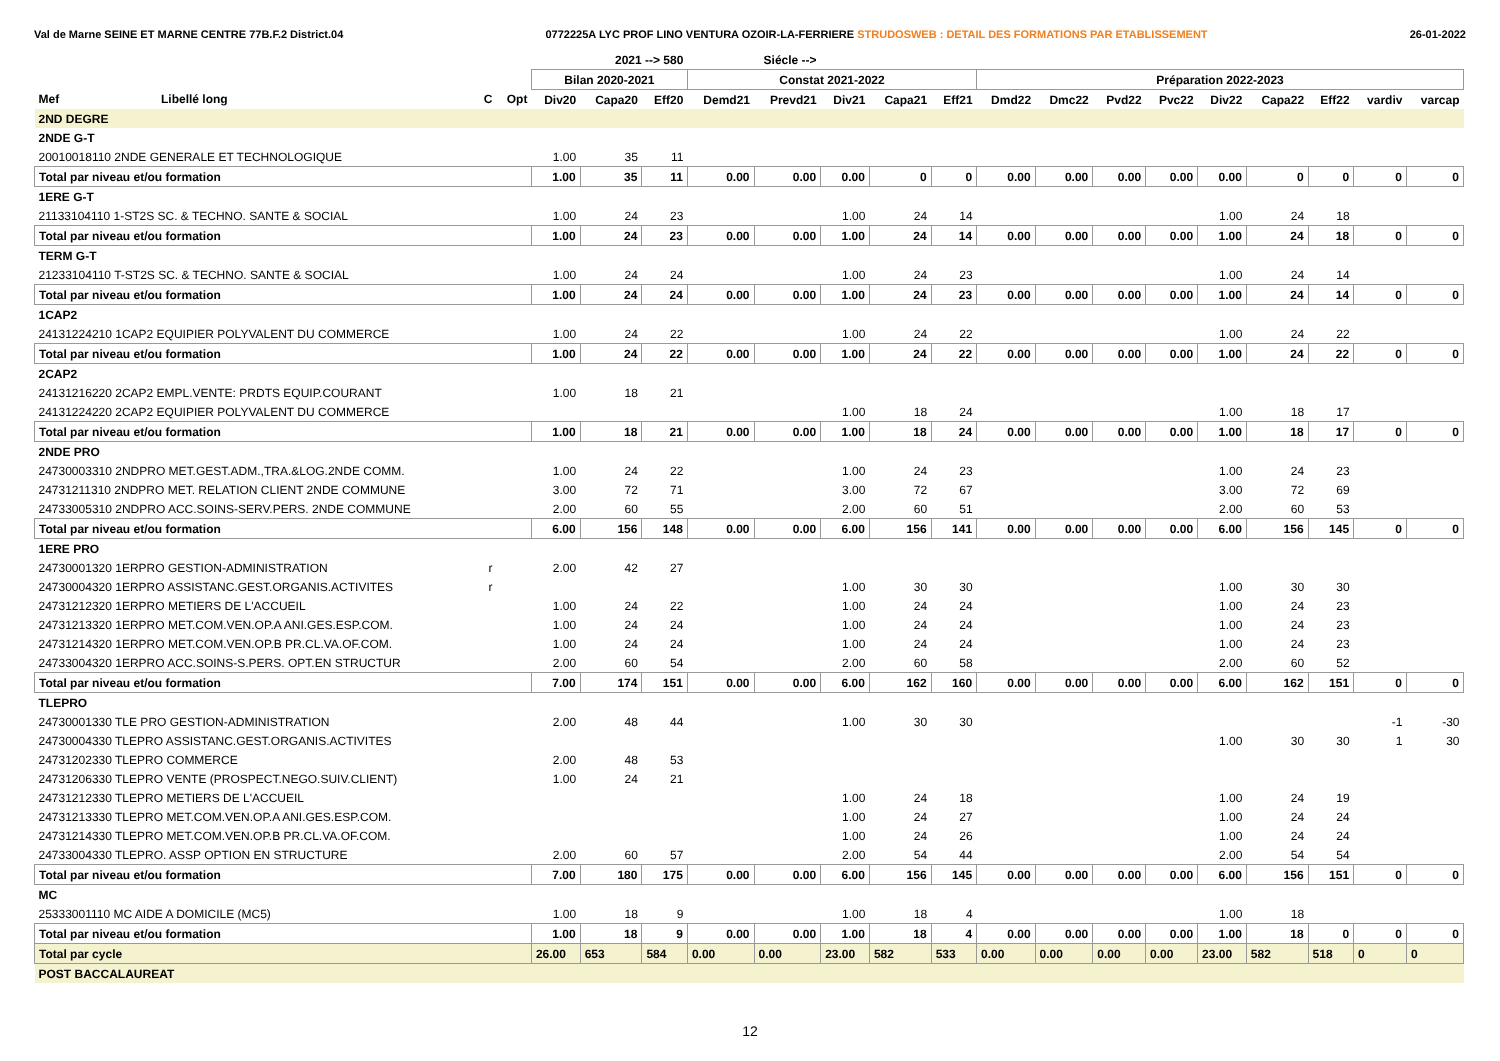Val de Marne SEINE ET MARNE CENTRE 77B.F.2 District.04 0772225A LYC PROF LINO VENTURA OZOIR-LA-FERRIERE STRUDOSWEB : DETAIL DES FORMATIONS PAR ETABLISSEMENT 26-01-2022
| | | | | 2021 --> 580 | | | Siécle --> | | | | | | | | | | | | | |
| --- | --- | --- | --- | --- | --- | --- | --- | --- | --- | --- | --- | --- | --- | --- | --- | --- | --- | --- | --- | --- |
| | | | | Bilan 2020-2021 | | | Constat 2021-2022 | | | | | Préparation 2022-2023 | | | | | | | | |
| Mef | Libellé long | C | Opt | Div20 | Capa20 | Eff20 | Demd21 | Prevd21 | Div21 | Capa21 | Eff21 | Dmd22 | Dmc22 | Pvd22 | Pvc22 | Div22 | Capa22 | Eff22 | vardiv | varcap |
| 2ND DEGRE | | | | | | | | | | | | | | | | | | | | |
| 2NDE G-T | | | | | | | | | | | | | | | | | | | | |
| 20010018110 2NDE GENERALE ET TECHNOLOGIQUE | | | | 1.00 | 35 | 11 | | | | | | | | | | | | | | |
| Total par niveau et/ou formation | | | | 1.00 | 35 | 11 | 0.00 | 0.00 | 0.00 | 0 | 0 | 0.00 | 0.00 | 0.00 | 0.00 | 0.00 | 0 | 0 | 0 | 0 |
| 1ERE G-T | | | | | | | | | | | | | | | | | | | | |
| 21133104110 1-ST2S SC. & TECHNO. SANTE & SOCIAL | | | | 1.00 | 24 | 23 | | | 1.00 | 24 | 14 | | | | | 1.00 | 24 | 18 | | |
| Total par niveau et/ou formation | | | | 1.00 | 24 | 23 | 0.00 | 0.00 | 1.00 | 24 | 14 | 0.00 | 0.00 | 0.00 | 0.00 | 1.00 | 24 | 18 | 0 | 0 |
| TERM G-T | | | | | | | | | | | | | | | | | | | | |
| 21233104110 T-ST2S SC. & TECHNO. SANTE & SOCIAL | | | | 1.00 | 24 | 24 | | | 1.00 | 24 | 23 | | | | | 1.00 | 24 | 14 | | |
| Total par niveau et/ou formation | | | | 1.00 | 24 | 24 | 0.00 | 0.00 | 1.00 | 24 | 23 | 0.00 | 0.00 | 0.00 | 0.00 | 1.00 | 24 | 14 | 0 | 0 |
| 1CAP2 | | | | | | | | | | | | | | | | | | | | |
| 24131224210 1CAP2 EQUIPIER POLYVALENT DU COMMERCE | | | | 1.00 | 24 | 22 | | | 1.00 | 24 | 22 | | | | | 1.00 | 24 | 22 | | |
| Total par niveau et/ou formation | | | | 1.00 | 24 | 22 | 0.00 | 0.00 | 1.00 | 24 | 22 | 0.00 | 0.00 | 0.00 | 0.00 | 1.00 | 24 | 22 | 0 | 0 |
| 2CAP2 | | | | | | | | | | | | | | | | | | | | |
| 24131216220 2CAP2 EMPL.VENTE: PRDTS EQUIP.COURANT | | | | 1.00 | 18 | 21 | | | | | | | | | | | | | | |
| 24131224220 2CAP2 EQUIPIER POLYVALENT DU COMMERCE | | | | | | | | | 1.00 | 18 | 24 | | | | | 1.00 | 18 | 17 | | |
| Total par niveau et/ou formation | | | | 1.00 | 18 | 21 | 0.00 | 0.00 | 1.00 | 18 | 24 | 0.00 | 0.00 | 0.00 | 0.00 | 1.00 | 18 | 17 | 0 | 0 |
| 2NDE PRO | | | | | | | | | | | | | | | | | | | | |
| 24730003310 2NDPRO MET.GEST.ADM.,TRA.&LOG.2NDE COMM. | | | | 1.00 | 24 | 22 | | | 1.00 | 24 | 23 | | | | | 1.00 | 24 | 23 | | |
| 24731211310 2NDPRO MET. RELATION CLIENT 2NDE COMMUNE | | | | 3.00 | 72 | 71 | | | 3.00 | 72 | 67 | | | | | 3.00 | 72 | 69 | | |
| 24733005310 2NDPRO ACC.SOINS-SERV.PERS. 2NDE COMMUNE | | | | 2.00 | 60 | 55 | | | 2.00 | 60 | 51 | | | | | 2.00 | 60 | 53 | | |
| Total par niveau et/ou formation | | | | 6.00 | 156 | 148 | 0.00 | 0.00 | 6.00 | 156 | 141 | 0.00 | 0.00 | 0.00 | 0.00 | 6.00 | 156 | 145 | 0 | 0 |
| 1ERE PRO | | | | | | | | | | | | | | | | | | | | |
| 24730001320 1ERPRO GESTION-ADMINISTRATION | | r | | 2.00 | 42 | 27 | | | | | | | | | | | | | | |
| 24730004320 1ERPRO ASSISTANC.GEST.ORGANIS.ACTIVITES | | r | | | | | | | 1.00 | 30 | 30 | | | | | 1.00 | 30 | 30 | | |
| 24731212320 1ERPRO METIERS DE L'ACCUEIL | | | | 1.00 | 24 | 22 | | | 1.00 | 24 | 24 | | | | | 1.00 | 24 | 23 | | |
| 24731213320 1ERPRO MET.COM.VEN.OP.A ANI.GES.ESP.COM. | | | | 1.00 | 24 | 24 | | | 1.00 | 24 | 24 | | | | | 1.00 | 24 | 23 | | |
| 24731214320 1ERPRO MET.COM.VEN.OP.B PR.CL.VA.OF.COM. | | | | 1.00 | 24 | 24 | | | 1.00 | 24 | 24 | | | | | 1.00 | 24 | 23 | | |
| 24733004320 1ERPRO ACC.SOINS-S.PERS. OPT.EN STRUCTUR | | | | 2.00 | 60 | 54 | | | 2.00 | 60 | 58 | | | | | 2.00 | 60 | 52 | | |
| Total par niveau et/ou formation | | | | 7.00 | 174 | 151 | 0.00 | 0.00 | 6.00 | 162 | 160 | 0.00 | 0.00 | 0.00 | 0.00 | 6.00 | 162 | 151 | 0 | 0 |
| TLEPRO | | | | | | | | | | | | | | | | | | | | |
| 24730001330 TLE PRO GESTION-ADMINISTRATION | | | | 2.00 | 48 | 44 | | | 1.00 | 30 | 30 | | | | | | | | -1 | -30 |
| 24730004330 TLEPRO ASSISTANC.GEST.ORGANIS.ACTIVITES | | | | | | | | | | | | | | | | 1.00 | 30 | 30 | 1 | 30 |
| 24731202330 TLEPRO COMMERCE | | | | 2.00 | 48 | 53 | | | | | | | | | | | | | | |
| 24731206330 TLEPRO VENTE (PROSPECT.NEGO.SUIV.CLIENT) | | | | 1.00 | 24 | 21 | | | | | | | | | | | | | | |
| 24731212330 TLEPRO METIERS DE L'ACCUEIL | | | | | | | | | 1.00 | 24 | 18 | | | | | 1.00 | 24 | 19 | | |
| 24731213330 TLEPRO MET.COM.VEN.OP.A ANI.GES.ESP.COM. | | | | | | | | | 1.00 | 24 | 27 | | | | | 1.00 | 24 | 24 | | |
| 24731214330 TLEPRO MET.COM.VEN.OP.B PR.CL.VA.OF.COM. | | | | | | | | | 1.00 | 24 | 26 | | | | | 1.00 | 24 | 24 | | |
| 24733004330 TLEPRO. ASSP OPTION EN STRUCTURE | | | | 2.00 | 60 | 57 | | | 2.00 | 54 | 44 | | | | | 2.00 | 54 | 54 | | |
| Total par niveau et/ou formation | | | | 7.00 | 180 | 175 | 0.00 | 0.00 | 6.00 | 156 | 145 | 0.00 | 0.00 | 0.00 | 0.00 | 6.00 | 156 | 151 | 0 | 0 |
| MC | | | | | | | | | | | | | | | | | | | | |
| 25333001110 MC AIDE A DOMICILE (MC5) | | | | 1.00 | 18 | 9 | | | 1.00 | 18 | 4 | | | | | 1.00 | 18 | | | |
| Total par niveau et/ou formation | | | | 1.00 | 18 | 9 | 0.00 | 0.00 | 1.00 | 18 | 4 | 0.00 | 0.00 | 0.00 | 0.00 | 1.00 | 18 | 0 | 0 | 0 |
| Total par cycle | | | | 26.00 | 653 | 584 | 0.00 | 0.00 | 23.00 | 582 | 533 | 0.00 | 0.00 | 0.00 | 0.00 | 23.00 | 582 | 518 | 0 | 0 |
| POST BACCALAUREAT | | | | | | | | | | | | | | | | | | | | |
12